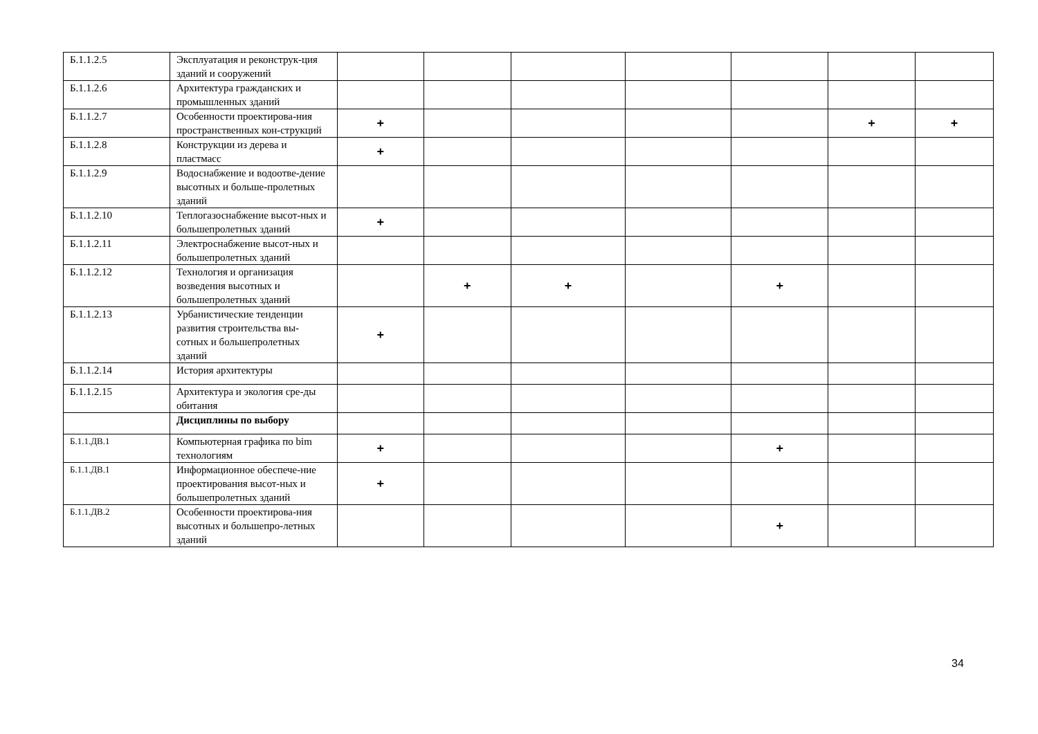| Б.1.1.2.5 | Эксплуатация и реконструк-ция зданий и сооружений | | | | | | | |
| Б.1.1.2.6 | Архитектура гражданских и промышленных зданий | | | | | | | |
| Б.1.1.2.7 | Особенности проектирова-ния пространственных кон-струкций | + | | | | | + | + |
| Б.1.1.2.8 | Конструкции из дерева и пластмасс | + | | | | | | |
| Б.1.1.2.9 | Водоснабжение и водоотве-дение высотных и больше-пролетных зданий | | | | | | | |
| Б.1.1.2.10 | Теплогазоснабжение высот-ных и большепролетных зданий | + | | | | | | |
| Б.1.1.2.11 | Электроснабжение высот-ных и большепролетных зданий | | | | | | | |
| Б.1.1.2.12 | Технология и организация возведения высотных и большепролетных зданий | | + | + | | + | | |
| Б.1.1.2.13 | Урбанистические тенденции развития строительства вы-сотных и большепролетных зданий | + | | | | | | |
| Б.1.1.2.14 | История архитектуры | | | | | | | |
| Б.1.1.2.15 | Архитектура и экология сре-ды обитания | | | | | | | |
| | Дисциплины по выбору | | | | | | | |
| Б.1.1.ДВ.1 | Компьютерная графика по bim технологиям | + | | | | + | | |
| Б.1.1.ДВ.1 | Информационное обеспече-ние проектирования высот-ных и большепролетных зданий | + | | | | | | |
| Б.1.1.ДВ.2 | Особенности проектирова-ния высотных и большепро-летных зданий | | | | | + | | |
34